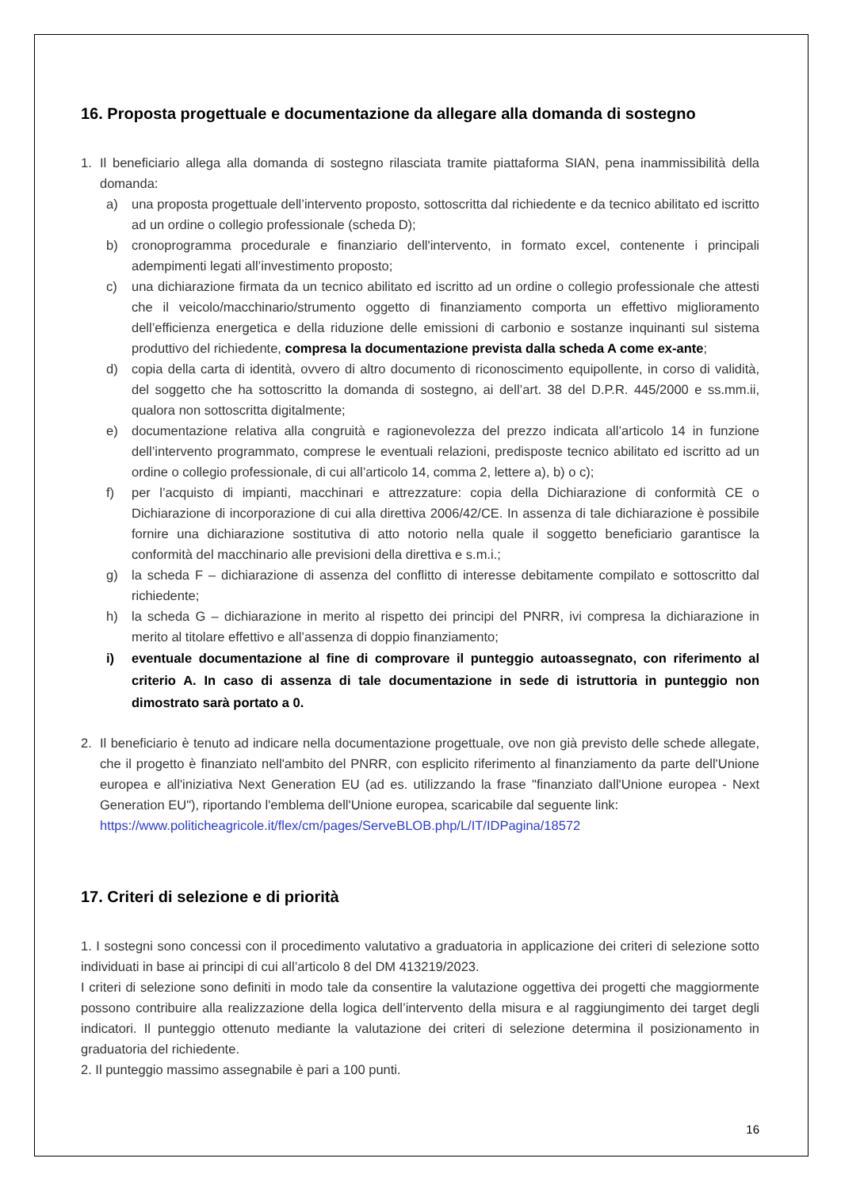16. Proposta progettuale e documentazione da allegare alla domanda di sostegno
1. Il beneficiario allega alla domanda di sostegno rilasciata tramite piattaforma SIAN, pena inammissibilità della domanda:
a) una proposta progettuale dell’intervento proposto, sottoscritta dal richiedente e da tecnico abilitato ed iscritto ad un ordine o collegio professionale (scheda D);
b) cronoprogramma procedurale e finanziario dell'intervento, in formato excel, contenente i principali adempimenti legati all’investimento proposto;
c) una dichiarazione firmata da un tecnico abilitato ed iscritto ad un ordine o collegio professionale che attesti che il veicolo/macchinario/strumento oggetto di finanziamento comporta un effettivo miglioramento dell’efficienza energetica e della riduzione delle emissioni di carbonio e sostanze inquinanti sul sistema produttivo del richiedente, compresa la documentazione prevista dalla scheda A come ex-ante;
d) copia della carta di identità, ovvero di altro documento di riconoscimento equipollente, in corso di validità, del soggetto che ha sottoscritto la domanda di sostegno, ai dell’art. 38 del D.P.R. 445/2000 e ss.mm.ii, qualora non sottoscritta digitalmente;
e) documentazione relativa alla congruità e ragionevolezza del prezzo indicata all’articolo 14 in funzione dell’intervento programmato, comprese le eventuali relazioni, predisposte tecnico abilitato ed iscritto ad un ordine o collegio professionale, di cui all’articolo 14, comma 2, lettere a), b) o c);
f) per l’acquisto di impianti, macchinari e attrezzature: copia della Dichiarazione di conformità CE o Dichiarazione di incorporazione di cui alla direttiva 2006/42/CE. In assenza di tale dichiarazione è possibile fornire una dichiarazione sostitutiva di atto notorio nella quale il soggetto beneficiario garantisce la conformità del macchinario alle previsioni della direttiva e s.m.i.;
g) la scheda F – dichiarazione di assenza del conflitto di interesse debitamente compilato e sottoscritto dal richiedente;
h) la scheda G – dichiarazione in merito al rispetto dei principi del PNRR, ivi compresa la dichiarazione in merito al titolare effettivo e all’assenza di doppio finanziamento;
i) eventuale documentazione al fine di comprovare il punteggio autoassegnato, con riferimento al criterio A. In caso di assenza di tale documentazione in sede di istruttoria in punteggio non dimostrato sarà portato a 0.
2. Il beneficiario è tenuto ad indicare nella documentazione progettuale, ove non già previsto delle schede allegate, che il progetto è finanziato nell'ambito del PNRR, con esplicito riferimento al finanziamento da parte dell'Unione europea e all'iniziativa Next Generation EU (ad es. utilizzando la frase "finanziato dall'Unione europea - Next Generation EU"), riportando l'emblema dell'Unione europea, scaricabile dal seguente link:
https://www.politicheagricole.it/flex/cm/pages/ServeBLOB.php/L/IT/IDPagina/18572
17. Criteri di selezione e di priorità
1. I sostegni sono concessi con il procedimento valutativo a graduatoria in applicazione dei criteri di selezione sotto individuati in base ai principi di cui all’articolo 8 del DM 413219/2023.
I criteri di selezione sono definiti in modo tale da consentire la valutazione oggettiva dei progetti che maggiormente possono contribuire alla realizzazione della logica dell’intervento della misura e al raggiungimento dei target degli indicatori. Il punteggio ottenuto mediante la valutazione dei criteri di selezione determina il posizionamento in graduatoria del richiedente.
2. Il punteggio massimo assegnabile è pari a 100 punti.
16